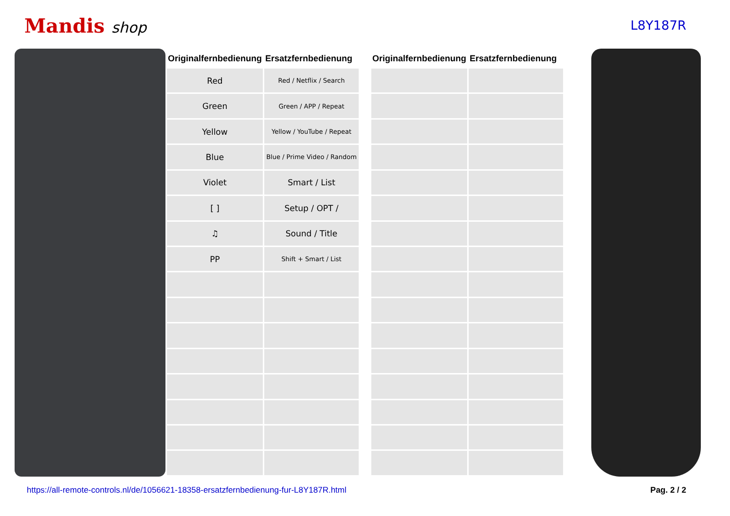Mandis shop
L8Y187R
| Originalfernbedienung | Ersatzfernbedienung |
| --- | --- |
| Red | Red / Netflix / Search |
| Green | Green / APP / Repeat |
| Yellow | Yellow / YouTube / Repeat |
| Blue | Blue / Prime Video / Random |
| Violet | Smart / List |
| [ ] | Setup / OPT / |
| ♫ | Sound / Title |
| PP | Shift + Smart / List |
| Originalfernbedienung | Ersatzfernbedienung |
| --- | --- |
https://all-remote-controls.nl/de/1056621-18358-ersatzfernbedienung-fur-L8Y187R.html Pag. 2 / 2